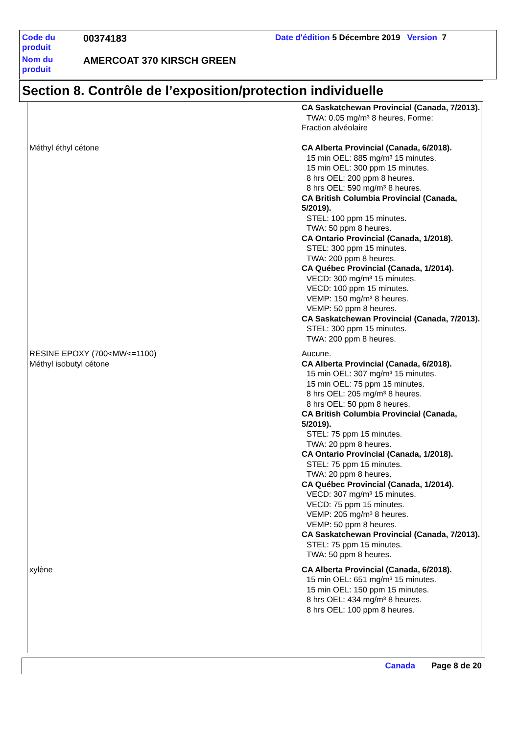| Code du produit | 00374183 | Date d'édition 5 Décembre 2019 Version 7 |
| Nom du produit | AMERCOAT 370 KIRSCH GREEN | |
Section 8. Contrôle de l’exposition/protection individuelle
| | CA Saskatchewan Provincial (Canada, 7/2013). TWA: 0.05 mg/m³ 8 heures. Forme: Fraction alvéolaire |
| Méthyl éthyl cétone | CA Alberta Provincial (Canada, 6/2018). 15 min OEL: 885 mg/m³ 15 minutes. 15 min OEL: 300 ppm 15 minutes. 8 hrs OEL: 200 ppm 8 heures. 8 hrs OEL: 590 mg/m³ 8 heures. CA British Columbia Provincial (Canada, 5/2019). STEL: 100 ppm 15 minutes. TWA: 50 ppm 8 heures. CA Ontario Provincial (Canada, 1/2018). STEL: 300 ppm 15 minutes. TWA: 200 ppm 8 heures. CA Québec Provincial (Canada, 1/2014). VECD: 300 mg/m³ 15 minutes. VECD: 100 ppm 15 minutes. VEMP: 150 mg/m³ 8 heures. VEMP: 50 ppm 8 heures. CA Saskatchewan Provincial (Canada, 7/2013). STEL: 300 ppm 15 minutes. TWA: 200 ppm 8 heures. |
| RESINE EPOXY (700<MW<=1100) | Aucune. |
| Méthyl isobutyl cétone | CA Alberta Provincial (Canada, 6/2018). 15 min OEL: 307 mg/m³ 15 minutes. 15 min OEL: 75 ppm 15 minutes. 8 hrs OEL: 205 mg/m³ 8 heures. 8 hrs OEL: 50 ppm 8 heures. CA British Columbia Provincial (Canada, 5/2019). STEL: 75 ppm 15 minutes. TWA: 20 ppm 8 heures. CA Ontario Provincial (Canada, 1/2018). STEL: 75 ppm 15 minutes. TWA: 20 ppm 8 heures. CA Québec Provincial (Canada, 1/2014). VECD: 307 mg/m³ 15 minutes. VECD: 75 ppm 15 minutes. VEMP: 205 mg/m³ 8 heures. VEMP: 50 ppm 8 heures. CA Saskatchewan Provincial (Canada, 7/2013). STEL: 75 ppm 15 minutes. TWA: 50 ppm 8 heures. |
| xylène | CA Alberta Provincial (Canada, 6/2018). 15 min OEL: 651 mg/m³ 15 minutes. 15 min OEL: 150 ppm 15 minutes. 8 hrs OEL: 434 mg/m³ 8 heures. 8 hrs OEL: 100 ppm 8 heures. |
Canada Page 8 de 20